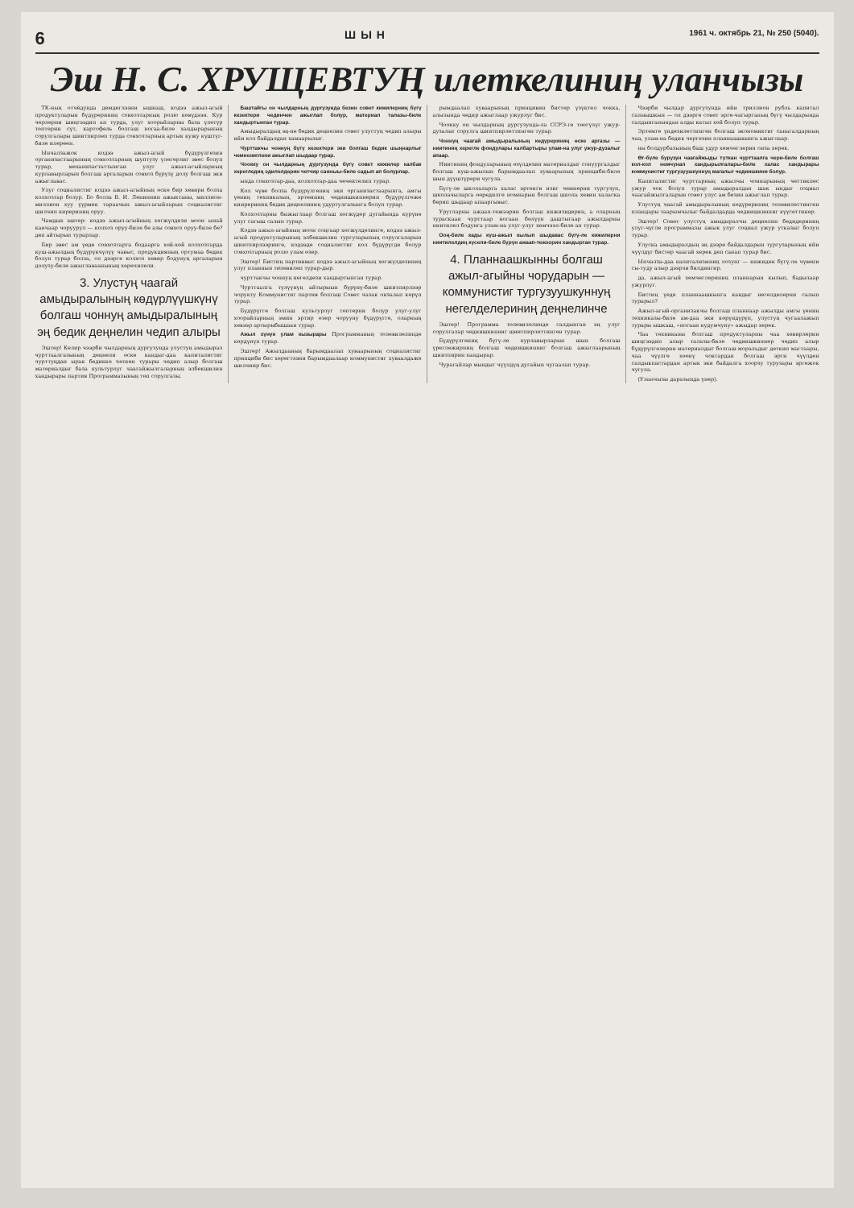6 ШЫН 1961 ч. октябрь 21, № 250 (5040).
Эш Н. С. ХРУЩЕВТУҢ илеткелиниң уланчызы
ТК-ның отчёдунда демдеглээни ышкаш, кодээ ажыл-агый продуктуларын бүдүрериниң совхозтарның ролю көвүдээн. Кур черлерни шиңгээдип ап турда, улуг хоорайларны база үлетүр төптерин сүт, картофель болгаш ногаа-биле хандырарының сорулгалары шиитпирлеп турда совхозтарның артык кужу күштүг-биле илереен.
Ынчалзажок кодээ ажыл-агый бүдүрүлгезин организастаарының совхозтарның шуптузу үлегерлиг эвес болуп турар, механизастаттынган улуг ажыл-агыйларның курлавырларын болгаш аргаларын совхоз бүрүзү долу болгаш эки ажыглавас.
Улуг социалистиг кодээ ажыл-агыйның өске бир хевири болза колхозтар болур. Бо болза В. И. Лениннин ажыктаны, миллион-миллион хуу үүрмек тараачын ажыл-агыйларын социалистиг шилчип кирериниң оруу.
Чамдык эштер: кодээ ажыл-агыйның хөгжүлдези моон ынай канчаар чоруурул — колхоз оруу-биле бе азы совхоз оруу-биле бе? деп айтырып турарлар.
Бир эвес ам үеде совхозтарга бодаарга хөй-хөй колхозтарда куш-ажылдың бүдүрүкчүлүү чавыс, продукцияның ортумаа бедик болуп турар болза, ол дээрге колхоз хевир бодунуң аргаларын долузу-биле ажыглаваанының херечилели.
3. Улустуң чаагай амыдыралының көдүрлүүшкүнү болгаш чоннуң амыдыралының эң бедик деңнелин чедип алыры
Эштер! Келир чээрби чылдарның дургузунда улустуң амыдырал чурттаалгазының деңнели өске кандыг-даа капиталистиг чурттуңдан ырак бедикке четкен турары чедип алыр болгаш материалдыг база культурлуг чаагайжылгаларның элбекшилин хандырары партия Программазының төп сорулгазы.
Баштайгы он чылдарның дургузунда безин совет кижилерниң бүгү кезектери чединчен ажыглап болур, материал талазы-биле хандыртынган турар.
Амыдыралдың эң-не бедик деңнелин совет улустуң чедип алыры ийи кол байдалдан хамаарылыг.
Чурттакчы чоннуң бүгү кезектери эки болгаш бедик шыңнарлыг чемнениглени ажыглап шыдаар турар.
Чоокку он чылдарның дургузунда бүгү совет кижилер калбак херегледиң эдилелдерин четчир санныы-биле садып ап болурлар.
ында совхозтар-даа, колхозтар-даа чечектелип турар.
Кол чүве болза бүдүрүлгениң эки организастаарынга, амгы үениң техниказын, эртемниң чедиишкиннерин бүдүрүлгеже киирериниң бедик деңнелиниң удуртулгазынга болуп турар.
Колхозтарны быжыглаар болгаш хөгжүдер дугайында күрүне улуг сагыш салып турар.
Кодээ ажыл-агыйның моон соңгаар хөгжүлдезинге, кодээ ажыл-агый продуктуларының элбекшилин тургузарының сорулгаларын шиитпирлээринге, кодээде социалистиг кол бүдүрүгде болур совхозтарның ролю улам өзер.
Эштер! Бистиң партиявыс кодээ ажыл-агыйның хөгжүлдезиниң улуг планнын тøлевилеп турар-дыр.
чурттакчы чоннуң негелдези хандыртынган турар.
Чурттаалга түлүүнүң айтырыын бүрүнү-биле шиитпирлээр чорукту Коммунистиг партия болгаш Совет чазак онзалап көрүп турар.
Бүдүрүгге болгаш культурлуг төптерни болур улуг-улуг хоорайларның эмин эртир өзер чорууну бүдүрүгге, оларның хевээр артырыбышаан турар.
Ажыл хүнүн улам кызырары Программаның төлевилелинде көрдүнүп турар.
Эштер! Ажылдааның барымдаалап хуваарының социалистиг принциби бис херегтээни барымдаалаар коммунистиг хуваалдаже шилчиир бис.
рымдаалап хуваарының принцивин бистер үзүктел чокка, алызында чедир ажыглаар ужурлуг бис.
Чоокку он чылдарның дургузунда-ла ССРЭ-ге төөгүлүг ужур-дузалыг сорулга шиитпирлеттинген турар.
Чоннуң чаагай амыдыралының көдүрериниң өске аргазы — ниитиниң херегле фондулары калбартыры улам-на улуг ужур-дузалыг апаар.
Ниитиниң фондуларының өзүлдезин материалдыг сонуургалдыг болгаш куш-ажылын барымдаалап хуваарының принциби-биле шын дүүштүрери чугула.
Бүгү-ле школаларга халас эртенги изиг чемнерни тургузуп, школачыларга өөредилге номнарын болгаш школа хевин халаска берип шыдаар апааргывыс.
Уругларны ажаап-тежээрин болгаш кижизидерин, а оларның тураскаан чурттаар ногаан бөлүүн даштыгаар ажылдарны ниитилел бодунга улам-на улуг-улуг хемчээл-биле ап турар.
Ооң-биле кады күш-ажыл кылып шыдавас бүгү-ле кижилерни ниитилелдиң күсели-биле бүрүн ажаап-тежээрин хандырган турар.
4. Планнаашкынны болгаш ажыл-агыйны чорударын — коммунистиг тургузуушкуннуң негелделериниң деңнелинче
Эштер! Программа төлевилелинде салдынган эң улуг сорулгалар чедиишкинниг шиитпирлеттинген турар.
Бүдүрүлгениң бүгү-ле курлавырларын шын болгаш үреглежирниң болгаш чедиишкинниг болгаш ажыглаарының шиитпирин хандырар.
Чурагайлар мындыг чүүлдүң дугайын чугаалап турар.
Чээрби чылдар дургузунда ийи триллион рубль капитал салыышкын — ол дээрге совет эрге-чагырганың бүгү чылдарында салдынганындан алды катап хөй болуп турар.
Эртемге үндезилеттинген болгаш экономиктиг санагалдарның чаа, улам-на бедик чергезин планнаашкынга ажыглаар.
ны болдурбазының баш удур хемчеглерин онза херек.
Өг-бүле бурузун чаагайжыды туткан чурттаалга чери-биле болгаш кол-кол немчунал хандырылгалары-биле халас хандырары коммунистиг тургузуушкуннуң магалыг чедиишкини болур.
Капиталистиг чурттарның ажылчы чоннарының четтикпес ужур чок болуп турар амыдыралдан шак ындыг социал чаагайжылгаларын совет улус ам безин ажыглап турар.
Улустуң чаагай амыдыралының көдүрериниң төлевилеттинген пландары таарымчалыг байдалдарда чедиишкинниг күүсеттинер.
Эштер! Совет улустуң амыдыралчы деңнелин бедидериниң улуг-чүгле программазы ажык улуг социал ужур утказыг болуп турар.
Улуска амыдыралдың эң дээре байдалдарын тургузарының ийи чүүлдүг бистер чаагай херек деп санап турар бис.
Ынчалза-даа капитализмниң лозунг — кижиден бүгү-ле чүвени сы-туду алыр дээрзи билдингир.
да, ажыл-агый хемчеглериниң планнарын кылып, бадылаар ужурлуг.
Бистиң үеде планнаашкынга кандыг негелделерни салып турарыл?
Ажыл-агый-организакчы болгаш планнаар ажылды амгы үениң техниказы-биле ам-даа эки көрүндүрүп, улустуң чугаалажып турары ышкаш, «ногаан кудумчуну» ажыдар херек.
Чаа техниканы болгаш продуктуларны чаа хевирлерин шиңгээдип алыр талазы-биле чедиишкиннер чедип алыр бүдүрүлгелерни материалдыг болгаш моральдыг деткип магтаары, чаа чүүлге хөөнү чоктардан болгаш эрги чүүлден салдыкпастардан артык эки байдалга хоорзу турузары эргежок чугула.
(Уланчызы даразында үнер).